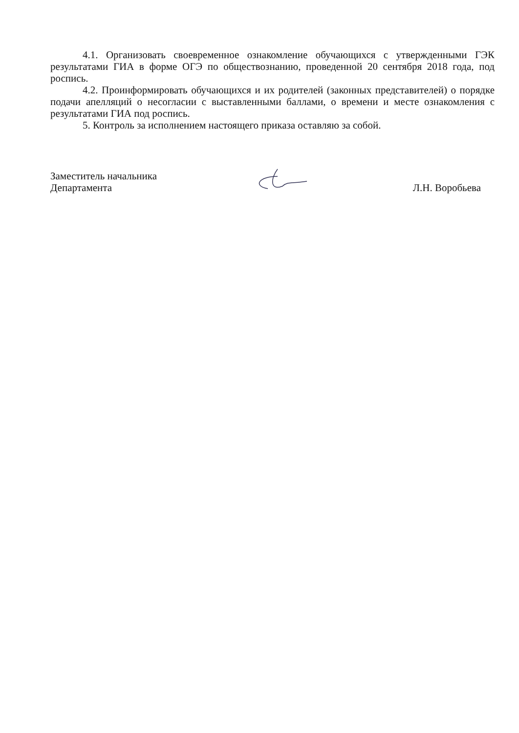4.1. Организовать своевременное ознакомление обучающихся с утвержденными ГЭК результатами ГИА в форме ОГЭ по обществознанию, проведенной 20 сентября 2018 года, под роспись.
4.2. Проинформировать обучающихся и их родителей (законных представителей) о порядке подачи апелляций о несогласии с выставленными баллами, о времени и месте ознакомления с результатами ГИА под роспись.
5. Контроль за исполнением настоящего приказа оставляю за собой.
Заместитель начальника
Департамента
Л.Н. Воробьева